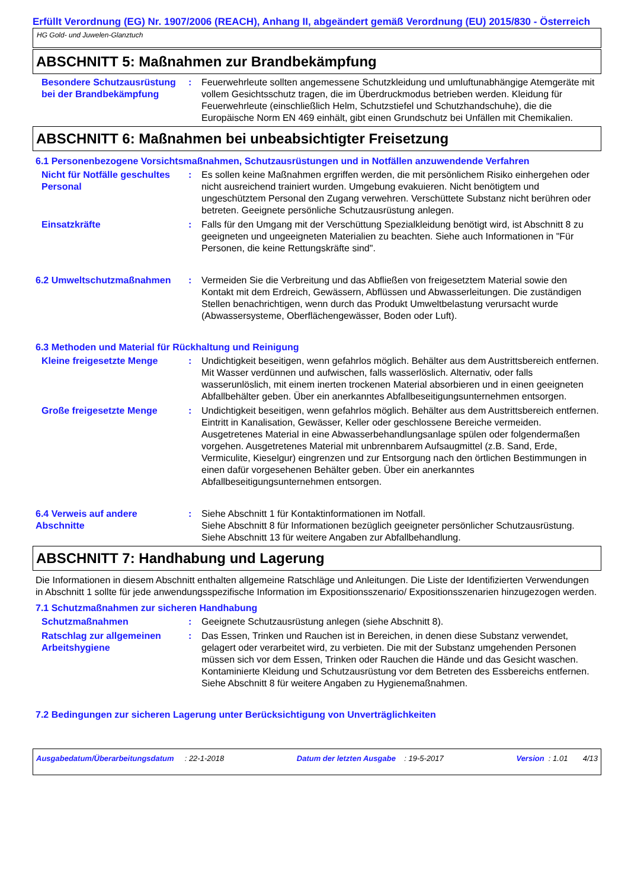Erfüllt Verordnung (EG) Nr. 1907/2006 (REACH), Anhang II, abgeändert gemäß Verordnung (EU) 2015/830 - Österreich
HG Gold- und Juwelen-Glanztuch
ABSCHNITT 5: Maßnahmen zur Brandbekämpfung
Besondere Schutzausrüstung bei der Brandbekämpfung
: Feuerwehrleute sollten angemessene Schutzkleidung und umluftunabhängige Atemgeräte mit vollem Gesichtsschutz tragen, die im Überdruckmodus betrieben werden. Kleidung für Feuerwehrleute (einschließlich Helm, Schutzstiefel und Schutzhandschuhe), die die Europäische Norm EN 469 einhält, gibt einen Grundschutz bei Unfällen mit Chemikalien.
ABSCHNITT 6: Maßnahmen bei unbeabsichtigter Freisetzung
6.1 Personenbezogene Vorsichtsmaßnahmen, Schutzausrüstungen und in Notfällen anzuwendende Verfahren
Nicht für Notfälle geschultes Personal
: Es sollen keine Maßnahmen ergriffen werden, die mit persönlichem Risiko einhergehen oder nicht ausreichend trainiert wurden. Umgebung evakuieren. Nicht benötigtem und ungeschütztem Personal den Zugang verwehren. Verschüttete Substanz nicht berühren oder betreten. Geeignete persönliche Schutzausrüstung anlegen.
Einsatzkräfte : Falls für den Umgang mit der Verschüttung Spezialkleidung benötigt wird, ist Abschnitt 8 zu geeigneten und ungeeigneten Materialien zu beachten. Siehe auch Informationen in "Für Personen, die keine Rettungskräfte sind".
6.2 Umweltschutzmaßnahmen : Vermeiden Sie die Verbreitung und das Abfließen von freigesetztem Material sowie den Kontakt mit dem Erdreich, Gewässern, Abflüssen und Abwasserleitungen. Die zuständigen Stellen benachrichtigen, wenn durch das Produkt Umweltbelastung verursacht wurde (Abwassersysteme, Oberflächengewässer, Boden oder Luft).
6.3 Methoden und Material für Rückhaltung und Reinigung
Kleine freigesetzte Menge : Undichtigkeit beseitigen, wenn gefahrlos möglich. Behälter aus dem Austrittsbereich entfernen. Mit Wasser verdünnen und aufwischen, falls wasserlöslich. Alternativ, oder falls wasserunlöslich, mit einem inerten trockenen Material absorbieren und in einen geeigneten Abfallbehälter geben. Über ein anerkanntes Abfallbeseitigungsunternehmen entsorgen.
Große freigesetzte Menge : Undichtigkeit beseitigen, wenn gefahrlos möglich. Behälter aus dem Austrittsbereich entfernen. Eintritt in Kanalisation, Gewässer, Keller oder geschlossene Bereiche vermeiden. Ausgetretenes Material in eine Abwasserbehandlungsanlage spülen oder folgendermaßen vorgehen. Ausgetretenes Material mit unbrennbarem Aufsaugmittel (z.B. Sand, Erde, Vermiculite, Kieselgur) eingrenzen und zur Entsorgung nach den örtlichen Bestimmungen in einen dafür vorgesehenen Behälter geben. Über ein anerkanntes Abfallbeseitigungsunternehmen entsorgen.
6.4 Verweis auf andere Abschnitte
: Siehe Abschnitt 1 für Kontaktinformationen im Notfall.
Siehe Abschnitt 8 für Informationen bezüglich geeigneter persönlicher Schutzausrüstung.
Siehe Abschnitt 13 für weitere Angaben zur Abfallbehandlung.
ABSCHNITT 7: Handhabung und Lagerung
Die Informationen in diesem Abschnitt enthalten allgemeine Ratschläge und Anleitungen. Die Liste der Identifizierten Verwendungen in Abschnitt 1 sollte für jede anwendungsspezifische Information im Expositionsszenario/ Expositionsszenarien hinzugezogen werden.
7.1 Schutzmaßnahmen zur sicheren Handhabung
Schutzmaßnahmen : Geeignete Schutzausrüstung anlegen (siehe Abschnitt 8).
Ratschlag zur allgemeinen Arbeitshygiene
: Das Essen, Trinken und Rauchen ist in Bereichen, in denen diese Substanz verwendet, gelagert oder verarbeitet wird, zu verbieten. Die mit der Substanz umgehenden Personen müssen sich vor dem Essen, Trinken oder Rauchen die Hände und das Gesicht waschen. Kontaminierte Kleidung und Schutzausrüstung vor dem Betreten des Essbereichs entfernen. Siehe Abschnitt 8 für weitere Angaben zu Hygienemaßnahmen.
7.2 Bedingungen zur sicheren Lagerung unter Berücksichtigung von Unverträglichkeiten
Ausgabedatum/Überarbeitungsdatum : 22-1-2018 Datum der letzten Ausgabe : 19-5-2017 Version : 1.01 4/13